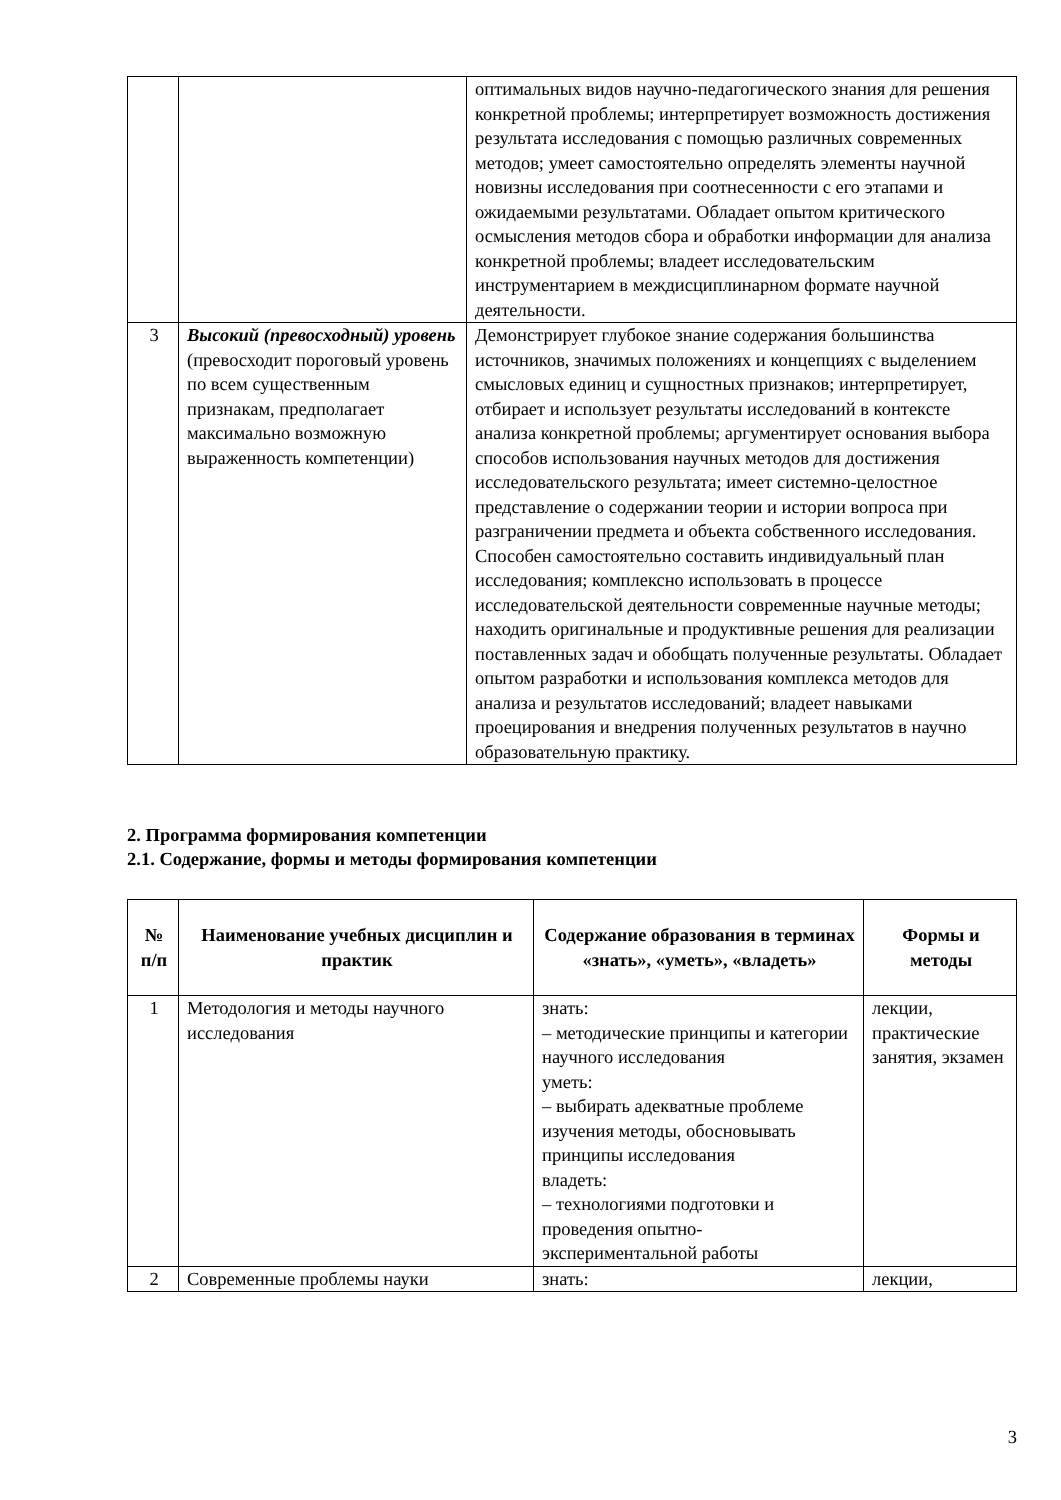| | | оптимальных видов научно-педагогического знания для решения конкретной проблемы; интерпретирует возможность достижения результата исследования с помощью различных современных методов; умеет самостоятельно определять элементы научной новизны исследования при соотнесенности с его этапами и ожидаемыми результатами. Обладает опытом критического осмысления методов сбора и обработки информации для анализа конкретной проблемы; владеет исследовательским инструментарием в междисциплинарном формате научной деятельности. |
| 3 | Высокий (превосходный) уровень (превосходит пороговый уровень по всем существенным признакам, предполагает максимально возможную выраженность компетенции) | Демонстрирует глубокое знание содержания большинства источников, значимых положениях и концепциях с выделением смысловых единиц и сущностных признаков; интерпретирует, отбирает и использует результаты исследований в контексте анализа конкретной проблемы; аргументирует основания выбора способов использования научных методов для достижения исследовательского результата; имеет системно-целостное представление о содержании теории и истории вопроса при разграничении предмета и объекта собственного исследования. Способен самостоятельно составить индивидуальный план исследования; комплексно использовать в процессе исследовательской деятельности современные научные методы; находить оригинальные и продуктивные решения для реализации поставленных задач и обобщать полученные результаты. Обладает опытом разработки и использования комплекса методов для анализа и результатов исследований; владеет навыками проецирования и внедрения полученных результатов в научно образовательную практику. |
2. Программа формирования компетенции
2.1. Содержание, формы и методы формирования компетенции
| № п/п | Наименование учебных дисциплин и практик | Содержание образования в терминах «знать», «уметь», «владеть» | Формы и методы |
| --- | --- | --- | --- |
| 1 | Методология и методы научного исследования | знать: – методические принципы и категории научного исследования уметь: – выбирать адекватные проблеме изучения методы, обосновывать принципы исследования владеть: – технологиями подготовки и проведения опытно-экспериментальной работы | лекции, практические занятия, экзамен |
| 2 | Современные проблемы науки | знать: | лекции, |
3